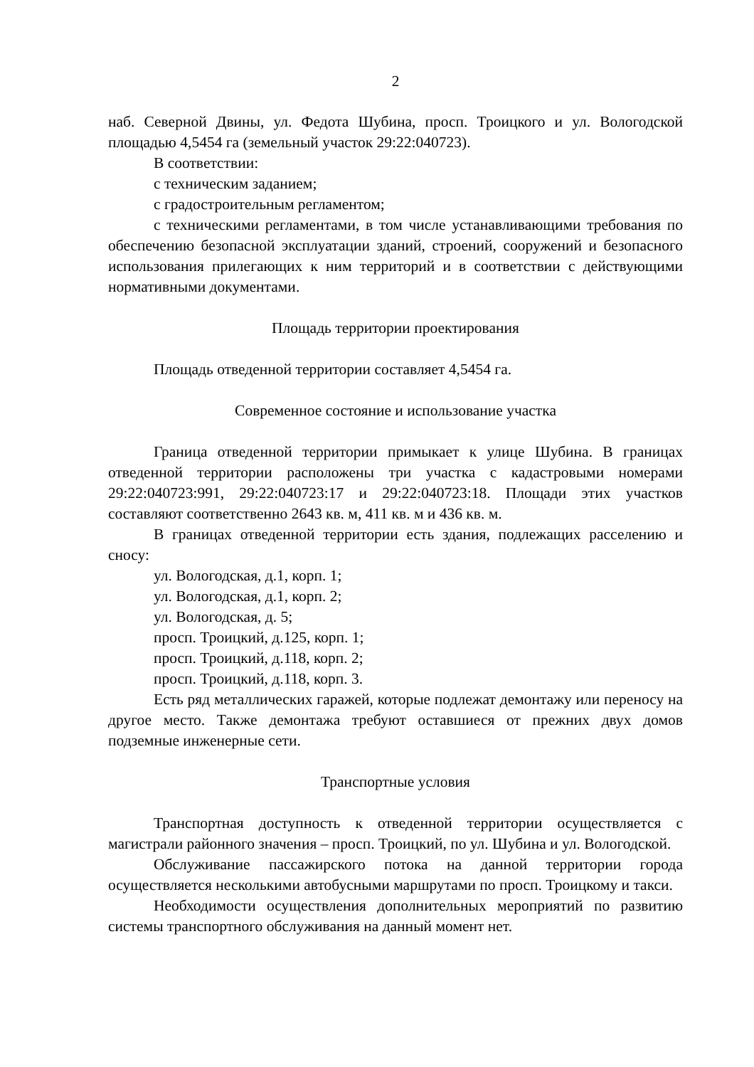2
наб. Северной Двины, ул. Федота Шубина, просп. Троицкого и ул. Вологодской площадью 4,5454 га (земельный участок 29:22:040723).
В соответствии:
с техническим заданием;
с градостроительным регламентом;
с техническими регламентами, в том числе устанавливающими требования по обеспечению безопасной эксплуатации зданий, строений, сооружений и безопасного использования прилегающих к ним территорий и в соответствии с действующими нормативными документами.
Площадь территории проектирования
Площадь отведенной территории составляет 4,5454 га.
Современное состояние и использование участка
Граница отведенной территории примыкает к улице Шубина. В границах отведенной территории расположены три участка с кадастровыми номерами 29:22:040723:991, 29:22:040723:17 и 29:22:040723:18. Площади этих участков составляют соответственно 2643 кв. м, 411 кв. м и 436 кв. м.
В границах отведенной территории есть здания, подлежащих расселению и сносу:
ул. Вологодская, д.1, корп. 1;
ул. Вологодская, д.1, корп. 2;
ул. Вологодская, д. 5;
просп. Троицкий, д.125, корп. 1;
просп. Троицкий, д.118, корп. 2;
просп. Троицкий, д.118, корп. 3.
Есть ряд металлических гаражей, которые подлежат демонтажу или переносу на другое место. Также демонтажа требуют оставшиеся от прежних двух домов подземные инженерные сети.
Транспортные условия
Транспортная доступность к отведенной территории осуществляется с магистрали районного значения – просп. Троицкий, по ул. Шубина и ул. Вологодской.
Обслуживание пассажирского потока на данной территории города осуществляется несколькими автобусными маршрутами по просп. Троицкому и такси.
Необходимости осуществления дополнительных мероприятий по развитию системы транспортного обслуживания на данный момент нет.